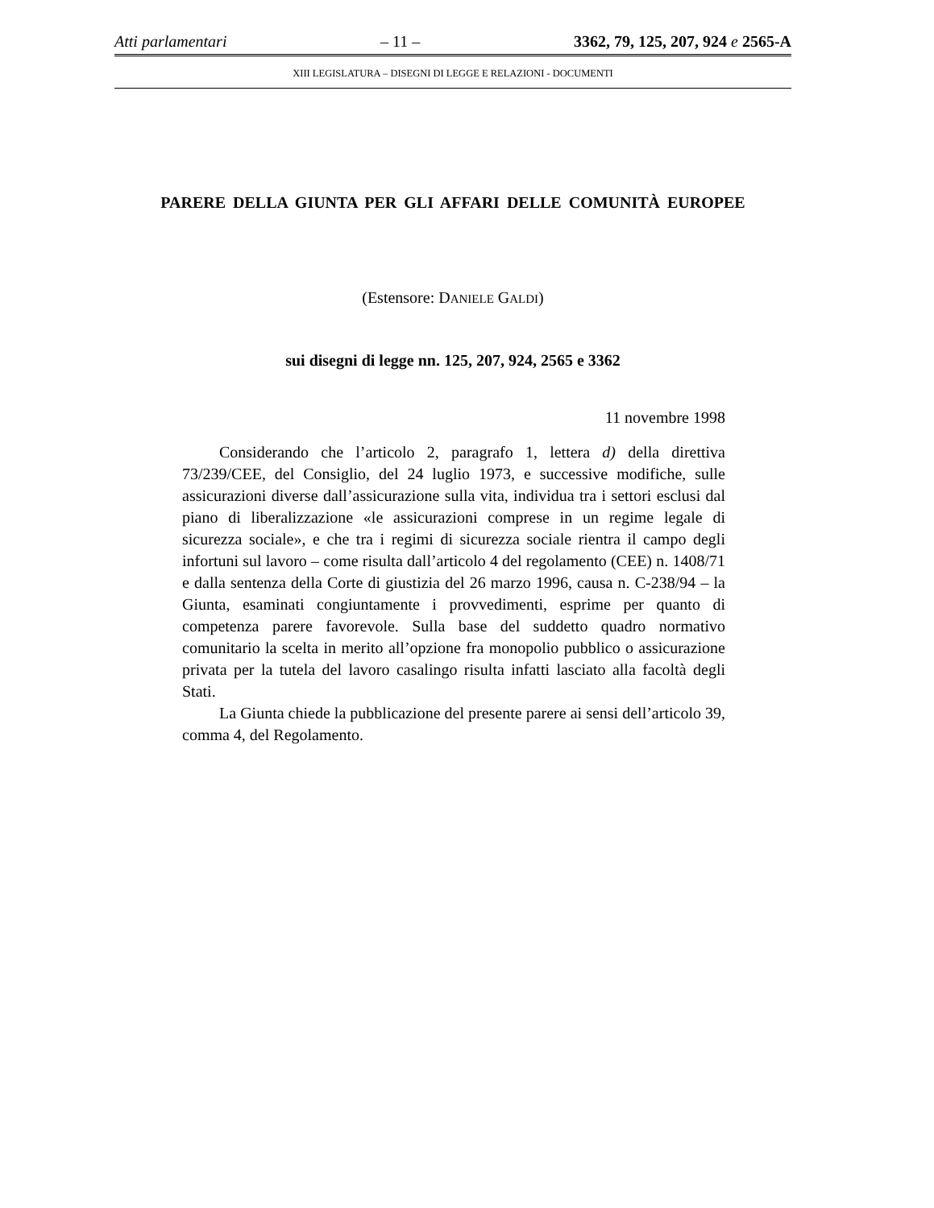Atti parlamentari – 11 – 3362, 79, 125, 207, 924 e 2565-A
XIII LEGISLATURA – DISEGNI DI LEGGE E RELAZIONI - DOCUMENTI
PARERE DELLA GIUNTA PER GLI AFFARI DELLE COMUNITÀ EUROPEE
(Estensore: DANIELE GALDI)
sui disegni di legge nn. 125, 207, 924, 2565 e 3362
11 novembre 1998
Considerando che l’articolo 2, paragrafo 1, lettera d) della direttiva 73/239/CEE, del Consiglio, del 24 luglio 1973, e successive modifiche, sulle assicurazioni diverse dall’assicurazione sulla vita, individua tra i settori esclusi dal piano di liberalizzazione «le assicurazioni comprese in un regime legale di sicurezza sociale», e che tra i regimi di sicurezza sociale rientra il campo degli infortuni sul lavoro – come risulta dall’articolo 4 del regolamento (CEE) n. 1408/71 e dalla sentenza della Corte di giustizia del 26 marzo 1996, causa n. C-238/94 – la Giunta, esaminati congiuntamente i provvedimenti, esprime per quanto di competenza parere favorevole. Sulla base del suddetto quadro normativo comunitario la scelta in merito all’opzione fra monopolio pubblico o assicurazione privata per la tutela del lavoro casalingo risulta infatti lasciato alla facoltà degli Stati.
La Giunta chiede la pubblicazione del presente parere ai sensi dell’articolo 39, comma 4, del Regolamento.